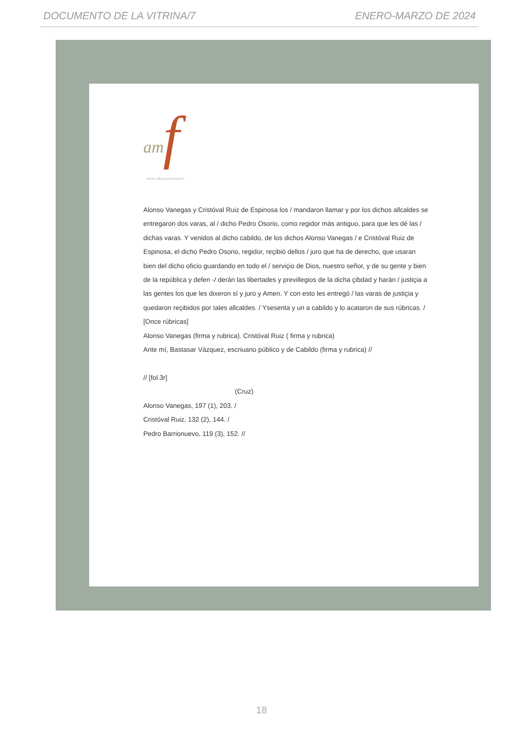DOCUMENTO DE LA VITRINA/7 ENERO-MARZO DE 2024
am f
Archivo Municipal de Santa Fe
Alonso Vanegas y Cristóval Ruiz de Espinosa los / mandaron llamar y por los dichos allcaldes se entregaron dos varas, al / dicho Pedro Osorio, como regidor más antiguo, para que les dé las / dichas varas. Y venidos al dicho cabildo, de los dichos Alonso Vanegas / e Cristóval Ruiz de Espinosa, el dicho Pedro Osorio, regidor, reçibió dellos / juro que ha de derecho, que usaran bien del dicho oficio guardando en todo el / serviçio de Dios, nuestro señor, y de su gente y bien de la república y defen -/ derán las libertades y previllegios de la dicha çibdad y harán / justiçia a las gentes los que les dixeron sí y juro y Amen. Y con esto les entregó / las varas de justiçia y quedaron reçibidos por tales allcaldes. / Ysesenta y un a cabildo y lo acataron de sus rúbricas. /
[Once rúbricas]
Alonso Vanegas (firma y rubrica). Cristóval Ruiz ( firma y rubrica)
Ante mí, Bastasar Vázquez, escriuano público y de Cabildo (firma y rubrica) //
// [fol.3r]
(Cruz)
Alonso Vanegas, 197 (1), 203. /
Cristóval Ruiz, 132 (2), 144. /
Pedro Barrionuevo, 119 (3), 152. //
18